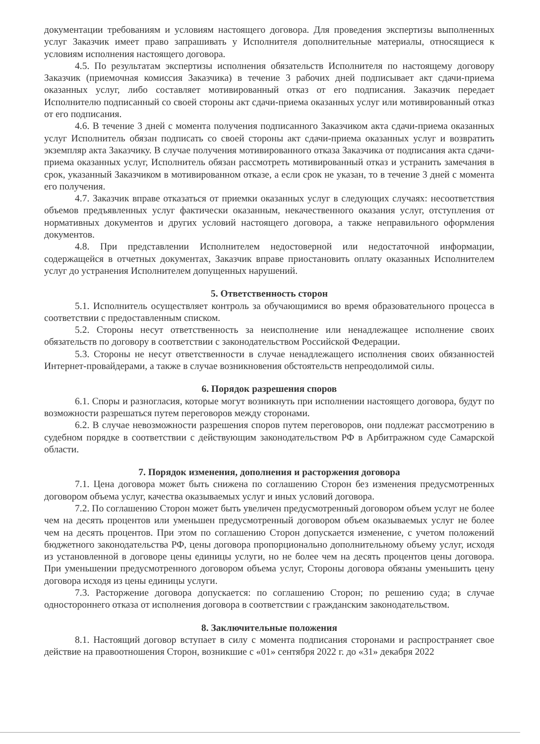документации требованиям и условиям настоящего договора. Для проведения экспертизы выполненных услуг Заказчик имеет право запрашивать у Исполнителя дополнительные материалы, относящиеся к условиям исполнения настоящего договора.
4.5. По результатам экспертизы исполнения обязательств Исполнителя по настоящему договору Заказчик (приемочная комиссия Заказчика) в течение 3 рабочих дней подписывает акт сдачи-приема оказанных услуг, либо составляет мотивированный отказ от его подписания. Заказчик передает Исполнителю подписанный со своей стороны акт сдачи-приема оказанных услуг или мотивированный отказ от его подписания.
4.6. В течение 3 дней с момента получения подписанного Заказчиком акта сдачи-приема оказанных услуг Исполнитель обязан подписать со своей стороны акт сдачи-приема оказанных услуг и возвратить экземпляр акта Заказчику. В случае получения мотивированного отказа Заказчика от подписания акта сдачи-приема оказанных услуг, Исполнитель обязан рассмотреть мотивированный отказ и устранить замечания в срок, указанный Заказчиком в мотивированном отказе, а если срок не указан, то в течение 3 дней с момента его получения.
4.7. Заказчик вправе отказаться от приемки оказанных услуг в следующих случаях: несоответствия объемов предъявленных услуг фактически оказанным, некачественного оказания услуг, отступления от нормативных документов и других условий настоящего договора, а также неправильного оформления документов.
4.8. При представлении Исполнителем недостоверной или недостаточной информации, содержащейся в отчетных документах, Заказчик вправе приостановить оплату оказанных Исполнителем услуг до устранения Исполнителем допущенных нарушений.
5. Ответственность сторон
5.1. Исполнитель осуществляет контроль за обучающимися во время образовательного процесса в соответствии с предоставленным списком.
5.2. Стороны несут ответственность за неисполнение или ненадлежащее исполнение своих обязательств по договору в соответствии с законодательством Российской Федерации.
5.3. Стороны не несут ответственности в случае ненадлежащего исполнения своих обязанностей Интернет-провайдерами, а также в случае возникновения обстоятельств непреодолимой силы.
6. Порядок разрешения споров
6.1. Споры и разногласия, которые могут возникнуть при исполнении настоящего договора, будут по возможности разрешаться путем переговоров между сторонами.
6.2. В случае невозможности разрешения споров путем переговоров, они подлежат рассмотрению в судебном порядке в соответствии с действующим законодательством РФ в Арбитражном суде Самарской области.
7. Порядок изменения, дополнения и расторжения договора
7.1. Цена договора может быть снижена по соглашению Сторон без изменения предусмотренных договором объема услуг, качества оказываемых услуг и иных условий договора.
7.2. По соглашению Сторон может быть увеличен предусмотренный договором объем услуг не более чем на десять процентов или уменьшен предусмотренный договором объем оказываемых услуг не более чем на десять процентов. При этом по соглашению Сторон допускается изменение, с учетом положений бюджетного законодательства РФ, цены договора пропорционально дополнительному объему услуг, исходя из установленной в договоре цены единицы услуги, но не более чем на десять процентов цены договора. При уменьшении предусмотренного договором объема услуг, Стороны договора обязаны уменьшить цену договора исходя из цены единицы услуги.
7.3. Расторжение договора допускается: по соглашению Сторон; по решению суда; в случае одностороннего отказа от исполнения договора в соответствии с гражданским законодательством.
8. Заключительные положения
8.1. Настоящий договор вступает в силу с момента подписания сторонами и распространяет свое действие на правоотношения Сторон, возникшие с «01» сентября 2022 г. до «31» декабря 2022